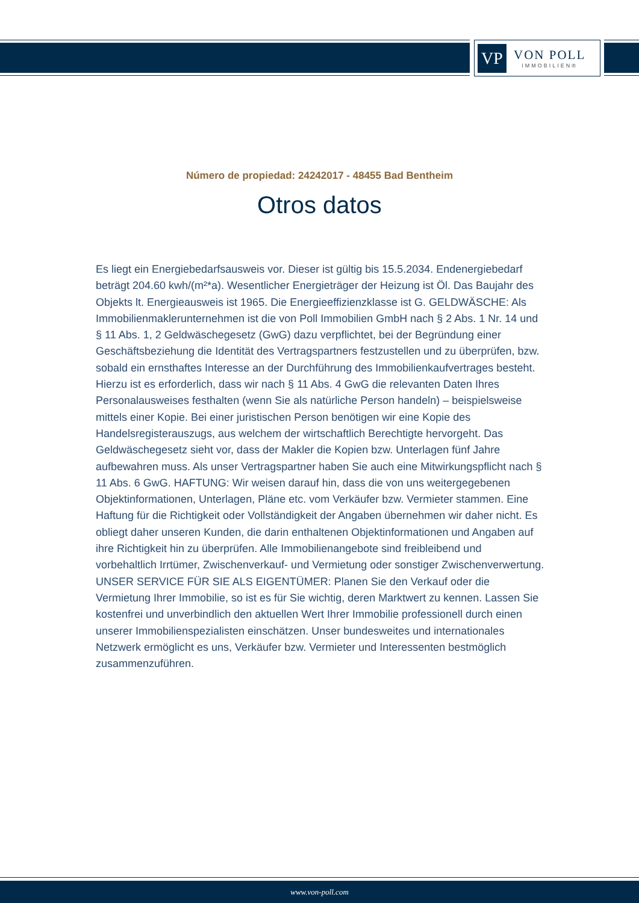VP
VON POLL
IMMOBILIEN®
Número de propiedad: 24242017 - 48455 Bad Bentheim
Otros datos
Es liegt ein Energiebedarfsausweis vor. Dieser ist gültig bis 15.5.2034. Endenergiebedarf beträgt 204.60 kwh/(m²*a). Wesentlicher Energieträger der Heizung ist Öl. Das Baujahr des Objekts lt. Energieausweis ist 1965. Die Energieeffizienzklasse ist G. GELDWÄSCHE: Als Immobilienmaklerunternehmen ist die von Poll Immobilien GmbH nach § 2 Abs. 1 Nr. 14 und § 11 Abs. 1, 2 Geldwäschegesetz (GwG) dazu verpflichtet, bei der Begründung einer Geschäftsbeziehung die Identität des Vertragspartners festzustellen und zu überprüfen, bzw. sobald ein ernsthaftes Interesse an der Durchführung des Immobilienkaufvertrages besteht. Hierzu ist es erforderlich, dass wir nach § 11 Abs. 4 GwG die relevanten Daten Ihres Personalausweises festhalten (wenn Sie als natürliche Person handeln) – beispielsweise mittels einer Kopie. Bei einer juristischen Person benötigen wir eine Kopie des Handelsregisterauszugs, aus welchem der wirtschaftlich Berechtigte hervorgeht. Das Geldwäschegesetz sieht vor, dass der Makler die Kopien bzw. Unterlagen fünf Jahre aufbewahren muss. Als unser Vertragspartner haben Sie auch eine Mitwirkungspflicht nach § 11 Abs. 6 GwG. HAFTUNG: Wir weisen darauf hin, dass die von uns weitergegebenen Objektinformationen, Unterlagen, Pläne etc. vom Verkäufer bzw. Vermieter stammen. Eine Haftung für die Richtigkeit oder Vollständigkeit der Angaben übernehmen wir daher nicht. Es obliegt daher unseren Kunden, die darin enthaltenen Objektinformationen und Angaben auf ihre Richtigkeit hin zu überprüfen. Alle Immobilienangebote sind freibleibend und vorbehaltlich Irrtümer, Zwischenverkauf- und Vermietung oder sonstiger Zwischenverwertung. UNSER SERVICE FÜR SIE ALS EIGENTÜMER: Planen Sie den Verkauf oder die Vermietung Ihrer Immobilie, so ist es für Sie wichtig, deren Marktwert zu kennen. Lassen Sie kostenfrei und unverbindlich den aktuellen Wert Ihrer Immobilie professionell durch einen unserer Immobilienspezialisten einschätzen. Unser bundesweites und internationales Netzwerk ermöglicht es uns, Verkäufer bzw. Vermieter und Interessenten bestmöglich zusammenzuführen.
www.von-poll.com